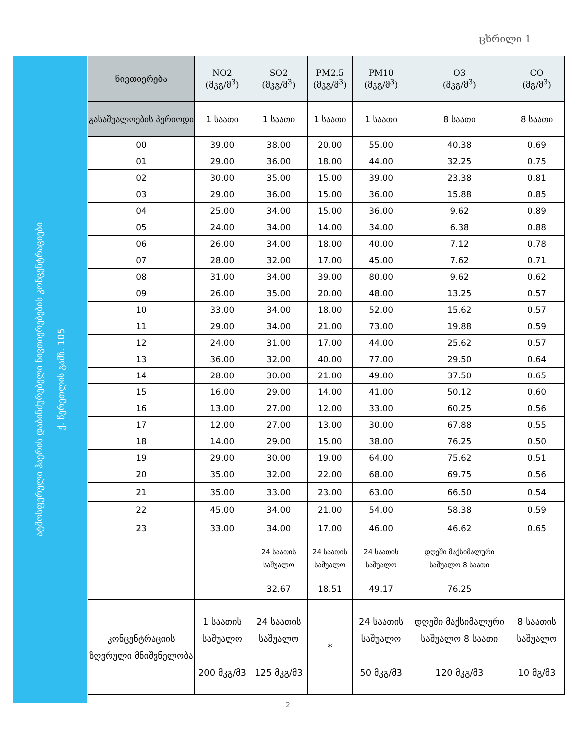ცხრილი 1
ატმოსფერული ჰაერის დაბინძურებელი ნივთიერებების კონცენტრაციები
ქ. წერეთლის გამზ. 105
| ნივთიერება | NO2 (მკგ/მ<sup>3</sup>) | SO2 (მკგ/მ<sup>3</sup>) | PM2.5 (მკგ/მ<sup>3</sup>) | PM10 (მკგ/მ<sup>3</sup>) | O3 (მკგ/მ<sup>3</sup>) | CO (მგ/მ<sup>3</sup>) |
| --- | --- | --- | --- | --- | --- | --- |
| გასაშუალოების პერიოდი | 1 საათი | 1 საათი | 1 საათი | 1 საათი | 8 საათი | 8 საათი |
| 00 | 39.00 | 38.00 | 20.00 | 55.00 | 40.38 | 0.69 |
| 01 | 29.00 | 36.00 | 18.00 | 44.00 | 32.25 | 0.75 |
| 02 | 30.00 | 35.00 | 15.00 | 39.00 | 23.38 | 0.81 |
| 03 | 29.00 | 36.00 | 15.00 | 36.00 | 15.88 | 0.85 |
| 04 | 25.00 | 34.00 | 15.00 | 36.00 | 9.62 | 0.89 |
| 05 | 24.00 | 34.00 | 14.00 | 34.00 | 6.38 | 0.88 |
| 06 | 26.00 | 34.00 | 18.00 | 40.00 | 7.12 | 0.78 |
| 07 | 28.00 | 32.00 | 17.00 | 45.00 | 7.62 | 0.71 |
| 08 | 31.00 | 34.00 | 39.00 | 80.00 | 9.62 | 0.62 |
| 09 | 26.00 | 35.00 | 20.00 | 48.00 | 13.25 | 0.57 |
| 10 | 33.00 | 34.00 | 18.00 | 52.00 | 15.62 | 0.57 |
| 11 | 29.00 | 34.00 | 21.00 | 73.00 | 19.88 | 0.59 |
| 12 | 24.00 | 31.00 | 17.00 | 44.00 | 25.62 | 0.57 |
| 13 | 36.00 | 32.00 | 40.00 | 77.00 | 29.50 | 0.64 |
| 14 | 28.00 | 30.00 | 21.00 | 49.00 | 37.50 | 0.65 |
| 15 | 16.00 | 29.00 | 14.00 | 41.00 | 50.12 | 0.60 |
| 16 | 13.00 | 27.00 | 12.00 | 33.00 | 60.25 | 0.56 |
| 17 | 12.00 | 27.00 | 13.00 | 30.00 | 67.88 | 0.55 |
| 18 | 14.00 | 29.00 | 15.00 | 38.00 | 76.25 | 0.50 |
| 19 | 29.00 | 30.00 | 19.00 | 64.00 | 75.62 | 0.51 |
| 20 | 35.00 | 32.00 | 22.00 | 68.00 | 69.75 | 0.56 |
| 21 | 35.00 | 33.00 | 23.00 | 63.00 | 66.50 | 0.54 |
| 22 | 45.00 | 34.00 | 21.00 | 54.00 | 58.38 | 0.59 |
| 23 | 33.00 | 34.00 | 17.00 | 46.00 | 46.62 | 0.65 |
| | | 24 საათის საშუალო | 24 საათის საშუალო | 24 საათის საშუალო | დღეში მაქსიმალური საშუალო 8 საათი | |
| | | 32.67 | 18.51 | 49.17 | 76.25 | |
| კონცენტრაციის ზღვრული მნიშვნელობა | 1 საათის საშუალო 200 მკგ/მ3 | 24 საათის საშუალო 125 მკგ/მ3 | * | 24 საათის საშუალო 50 მკგ/მ3 | დღეში მაქსიმალური საშუალო 8 საათი 120 მკგ/მ3 | 8 საათის საშუალო 10 მგ/მ3 |
2